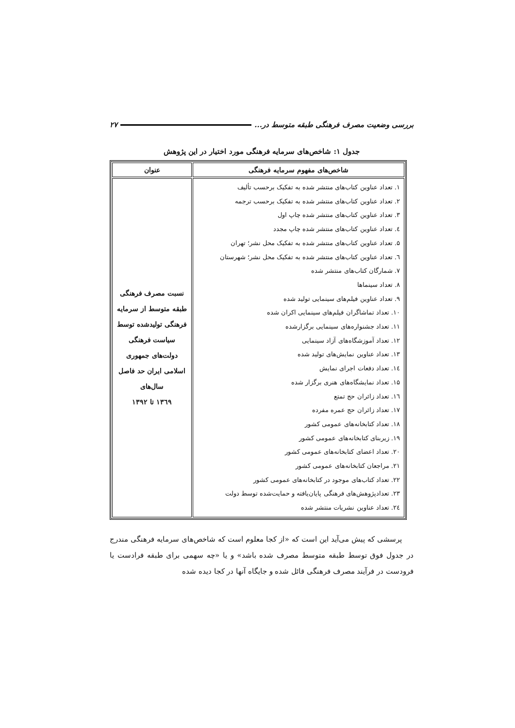بررسی وضعیت مصرف فرهنگی طبقه متوسط در... ۲۷
جدول ۱: شاخص‌های سرمایه فرهنگی مورد اختیار در این پژوهش
| شاخص‌های مفهوم سرمایه فرهنگی | عنوان |
| --- | --- |
| ۱. تعداد عناوین کتاب‌های منتشر شده به تفکیک برحسب تألیف ۲. تعداد عناوین کتاب‌های منتشر شده به تفکیک برحسب ترجمه ۳. تعداد عناوین کتاب‌های منتشر شده چاپ اول ٤. تعداد عناوین کتاب‌های منتشر شده چاپ مجدد ۵. تعداد عناوین کتاب‌های منتشر شده به تفکیک محل نشر؛ تهران ٦. تعداد عناوین کتاب‌های منتشر شده به تفکیک محل نشر؛ شهرستان ۷. شمارگان کتاب‌های منتشر شده ۸. تعداد سینماها ۹. تعداد عناوین فیلم‌های سینمایی تولید شده ۱۰. تعداد تماشاگران فیلم‌های سینمایی اکران شده ۱۱. تعداد جشنواره‌های سینمایی برگزارشده ۱۲. تعداد آموزشگاه‌های آزاد سینمایی ۱۳. تعداد عناوین نمایش‌های تولید شده ۱٤. تعداد دفعات اجرای نمایش ۱۵. تعداد نمایشگاه‌های هنری برگزار شده ۱٦. تعداد زائران حج تمتع ۱۷. تعداد زائران حج عمره مفرده ۱۸. تعداد کتابخانه‌های عمومی کشور ۱۹. زیربنای کتابخانه‌های عمومی کشور ۲۰. تعداد اعضای کتابخانه‌های عمومی کشور ۲۱. مراجعان کتابخانه‌های عمومی کشور ۲۲. تعداد کتاب‌های موجود در کتابخانه‌های عمومی کشور ۲۳. تعدادپژوهش‌های فرهنگی پایان‌یافته و حمایت‌شده توسط دولت ۲٤. تعداد عناوین نشریات منتشر شده | نسبت مصرف فرهنگی طبقه متوسط از سرمایه فرهنگی تولیدشده توسط سیاست فرهنگی دولت‌های جمهوری اسلامی ایران حد فاصل سال‌های ۱۳٦۹ تا ۱۳۹۲ |
پرسشی که پیش می‌آید این است که «از کجا معلوم است که شاخص‌های سرمایه فرهنگی مندرج در جدول فوق توسط طبقه متوسط مصرف شده باشد» و یا «چه سهمی برای طبقه فرادست یا فرودست در فرآیند مصرف فرهنگی قائل شده و جایگاه آنها در کجا دیده شده